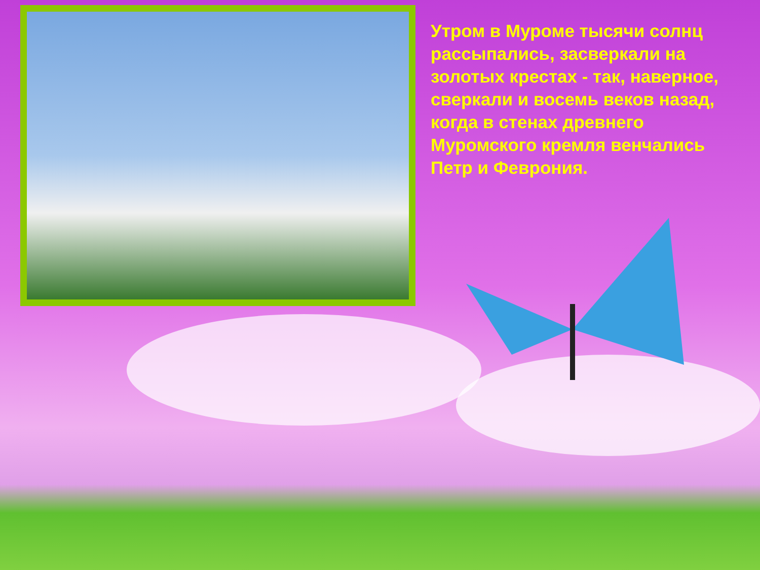Утром в Муроме тысячи солнц рассыпались, засверкали на золотых крестах - так, наверное, сверкали и восемь веков назад, когда в стенах древнего Муромского кремля венчались Петр и Феврония.